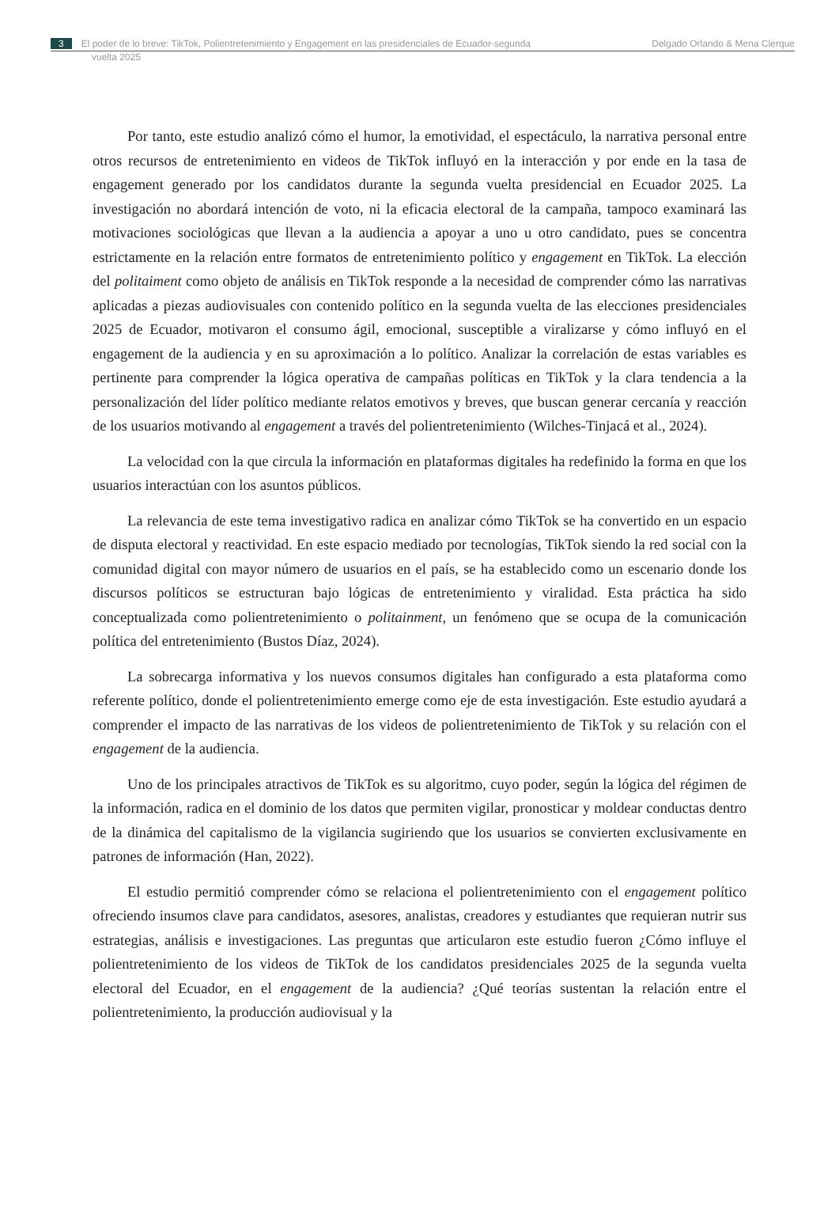3 El poder de lo breve: TikTok, Polientretenimiento y Engagement en las presidenciales de Ecuador-segunda
Delgado Orlando & Mena Clerque
vuelta 2025
Por tanto, este estudio analizó cómo el humor, la emotividad, el espectáculo, la narrativa personal entre otros recursos de entretenimiento en videos de TikTok influyó en la interacción y por ende en la tasa de engagement generado por los candidatos durante la segunda vuelta presidencial en Ecuador 2025. La investigación no abordará intención de voto, ni la eficacia electoral de la campaña, tampoco examinará las motivaciones sociológicas que llevan a la audiencia a apoyar a uno u otro candidato, pues se concentra estrictamente en la relación entre formatos de entretenimiento político y engagement en TikTok. La elección del politaiment como objeto de análisis en TikTok responde a la necesidad de comprender cómo las narrativas aplicadas a piezas audiovisuales con contenido político en la segunda vuelta de las elecciones presidenciales 2025 de Ecuador, motivaron el consumo ágil, emocional, susceptible a viralizarse y cómo influyó en el engagement de la audiencia y en su aproximación a lo político. Analizar la correlación de estas variables es pertinente para comprender la lógica operativa de campañas políticas en TikTok y la clara tendencia a la personalización del líder político mediante relatos emotivos y breves, que buscan generar cercanía y reacción de los usuarios motivando al engagement a través del polientretenimiento (Wilches-Tinjacá et al., 2024).
La velocidad con la que circula la información en plataformas digitales ha redefinido la forma en que los usuarios interactúan con los asuntos públicos.
La relevancia de este tema investigativo radica en analizar cómo TikTok se ha convertido en un espacio de disputa electoral y reactividad. En este espacio mediado por tecnologías, TikTok siendo la red social con la comunidad digital con mayor número de usuarios en el país, se ha establecido como un escenario donde los discursos políticos se estructuran bajo lógicas de entretenimiento y viralidad. Esta práctica ha sido conceptualizada como polientretenimiento o politainment, un fenómeno que se ocupa de la comunicación política del entretenimiento (Bustos Díaz, 2024).
La sobrecarga informativa y los nuevos consumos digitales han configurado a esta plataforma como referente político, donde el polientretenimiento emerge como eje de esta investigación. Este estudio ayudará a comprender el impacto de las narrativas de los videos de polientretenimiento de TikTok y su relación con el engagement de la audiencia.
Uno de los principales atractivos de TikTok es su algoritmo, cuyo poder, según la lógica del régimen de la información, radica en el dominio de los datos que permiten vigilar, pronosticar y moldear conductas dentro de la dinámica del capitalismo de la vigilancia sugiriendo que los usuarios se convierten exclusivamente en patrones de información (Han, 2022).
El estudio permitió comprender cómo se relaciona el polientretenimiento con el engagement político ofreciendo insumos clave para candidatos, asesores, analistas, creadores y estudiantes que requieran nutrir sus estrategias, análisis e investigaciones. Las preguntas que articularon este estudio fueron ¿Cómo influye el polientretenimiento de los videos de TikTok de los candidatos presidenciales 2025 de la segunda vuelta electoral del Ecuador, en el engagement de la audiencia? ¿Qué teorías sustentan la relación entre el polientretenimiento, la producción audiovisual y la